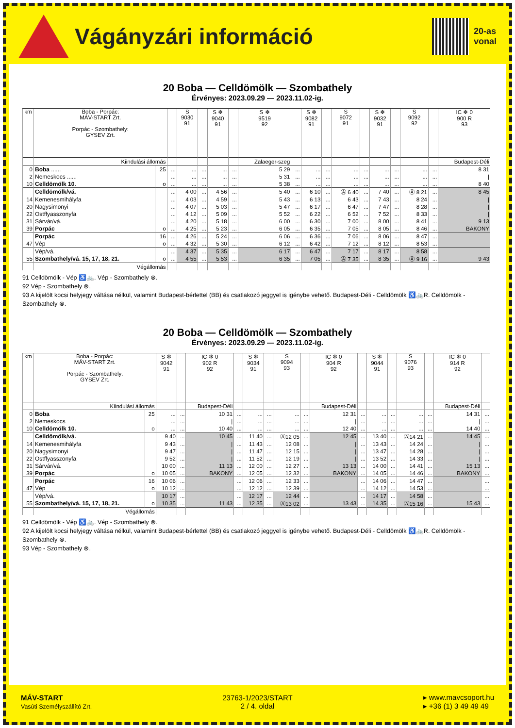Vágányzári információ
20-as
vonal
20 Boba — Celldömölk — Szombathely
Érvényes: 2023.09.29 — 2023.11.02-ig.
| km | Boba - Porpác: MÁV-START Zrt. Porpác - Szombathely: GYSEV Zrt. | | | S 9030 91 | | S ❄ 9040 91 | | S ❄ 9519 92 | | S ❄ 9082 91 | | S 9072 91 | | S ❄ 9032 91 | | S 9092 92 | | IC ❄ 0 900 R 93 |
| --- | --- | --- | --- | --- | --- | --- | --- | --- | --- | --- | --- | --- | --- | --- | --- | --- | --- | --- |
| | Kiindulási állomás | | | | | | | Zalaeger-szeg | | | | | | | | | | Budapest-Déli |
| 0 | Boba ...... | 25 | ... | ... | ... | ... | ... | 5 29 | ... | ... | ... | ... | ... | ... | ... | ... | ... | 8 31 |
| 2 | Nemeskocs ...... | | ... | ... | ... | ... | ... | 5 31 | ... | ... | ... | ... | ... | ... | ... | ... | ... | / |
| 10 | Celldömölk 10. | o | ... | ... | ... | ... | ... | 5 38 | ... | ... | ... | ... | ... | ... | ... | ... | ... | 8 40 |
| | Celldömölk/vá. | | ... | 4 00 | ... | 4 56 | ... | 5 40 | ... | 6 10 | ... | Ⓐ 6 40 | ... | 7 40 | ... | Ⓐ 8 21 | ... | 8 45 |
| 14 | Kemenesmihályfa | | ... | 4 03 | ... | 4 59 | ... | 5 43 | ... | 6 13 | ... | 6 43 | ... | 7 43 | ... | 8 24 | ... | / |
| 20 | Nagysimonyi | | ... | 4 07 | ... | 5 03 | ... | 5 47 | ... | 6 17 | ... | 6 47 | ... | 7 47 | ... | 8 28 | ... | / |
| 22 | Ostffyasszonyfa | | ... | 4 12 | ... | 5 09 | ... | 5 52 | ... | 6 22 | ... | 6 52 | ... | 7 52 | ... | 8 33 | ... | / |
| 31 | Sárvár/vá. | | ... | 4 20 | ... | 5 18 | ... | 6 00 | ... | 6 30 | ... | 7 00 | ... | 8 00 | ... | 8 41 | ... | 9 13 |
| 39 | Porpác | o | ... | 4 25 | ... | 5 23 | ... | 6 05 | ... | 6 35 | ... | 7 05 | ... | 8 05 | ... | 8 46 | ... | BAKONY |
| | Porpác | 16 | ... | 4 26 | ... | 5 24 | ... | 6 06 | ... | 6 36 | ... | 7 06 | ... | 8 06 | ... | 8 47 | ... | |
| 47 | Vép | o | ... | 4 32 | ... | 5 30 | ... | 6 12 | ... | 6 42 | ... | 7 12 | ... | 8 12 | ... | 8 53 | ... | |
| | Vép/vá. | | ... | 4 37 | ... | 5 35 | ... | 6 17 | ... | 6 47 | ... | 7 17 | ... | 8 17 | ... | 8 58 | ... | |
| 55 | Szombathely/vá. 15, 17, 18, 21. | o | ... | 4 55 | ... | 5 53 | ... | 6 35 | ... | 7 05 | ... | Ⓐ 7 35 | ... | 8 35 | ... | Ⓐ 9 16 | ... | 9 43 |
| | Végállomás | | | | | | | | | | | | | | | | | |
91 Celldömölk - Vép ♿🚲. Vép - Szombathely ⊗.
92 Vép - Szombathely ⊗.
93 A kijelölt kocsi helyjegy váltása nélkül, valamint Budapest-bérlettel (BB) és csatlakozó jeggyel is igénybe vehető. Budapest-Déli - Celldömölk ♿🚲R. Celldömölk - Szombathely ⊗.
20 Boba — Celldömölk — Szombathely
Érvényes: 2023.09.29 — 2023.11.02-ig.
| km | Boba - Porpác: MÁV-START Zrt. Porpác - Szombathely: GYSEV Zrt. | | S ❄ 9042 91 | | IC ❄ 0 902 R 92 | | S ❄ 9034 91 | | S 9094 93 | | IC ❄ 0 904 R 92 | | S ❄ 9044 91 | | S 9076 93 | | IC ❄ 0 914 R 92 | |
| --- | --- | --- | --- | --- | --- | --- | --- | --- | --- | --- | --- | --- | --- | --- | --- | --- | --- | --- |
| | Kiindulási állomás | | | | Budapest-Déli | | | | | | Budapest-Déli | | | | | | Budapest-Déli | |
| 0 | Boba | 25 | ... | ... | 10 31 | ... | ... | ... | ... | ... | 12 31 | ... | ... | ... | ... | ... | 14 31 | ... |
| 2 | Nemeskocs | | ... | ... | / | ... | ... | ... | ... | ... | / | ... | ... | ... | ... | ... | / | ... |
| 10 | Celldömölk 10. | o | ... | ... | 10 40 | ... | ... | ... | ... | ... | 12 40 | ... | ... | ... | ... | ... | 14 40 | ... |
| | Celldömölk/vá. | | 9 40 | ... | 10 45 | ... | 11 40 | ... | Ⓐ12 05 | ... | 12 45 | ... | 13 40 | ... | Ⓐ14 21 | ... | 14 45 | ... |
| 14 | Kemenesmihályfa | | 9 43 | ... | / | ... | 11 43 | ... | 12 08 | ... | / | ... | 13 43 | ... | 14 24 | ... | / | ... |
| 20 | Nagysimonyi | | 9 47 | ... | / | ... | 11 47 | ... | 12 15 | ... | / | ... | 13 47 | ... | 14 28 | ... | / | ... |
| 22 | Ostffyasszonyfa | | 9 52 | ... | / | ... | 11 52 | ... | 12 19 | ... | / | ... | 13 52 | ... | 14 33 | ... | / | ... |
| 31 | Sárvár/vá. | | 10 00 | ... | 11 13 | ... | 12 00 | ... | 12 27 | ... | 13 13 | ... | 14 00 | ... | 14 41 | ... | 15 13 | ... |
| 39 | Porpác | o | 10 05 | ... | BAKONY | ... | 12 05 | ... | 12 32 | ... | BAKONY | ... | 14 05 | ... | 14 46 | ... | BAKONY | ... |
| | Porpác | 16 | 10 06 | ... | | ... | 12 06 | ... | 12 33 | ... | | ... | 14 06 | ... | 14 47 | ... | | ... |
| 47 | Vép | o | 10 12 | ... | | ... | 12 12 | ... | 12 39 | ... | | ... | 14 12 | ... | 14 53 | ... | | ... |
| | Vép/vá. | | 10 17 | ... | | ... | 12 17 | ... | 12 44 | ... | | ... | 14 17 | ... | 14 58 | ... | | ... |
| 55 | Szombathely/vá. 15, 17, 18, 21. | o | 10 35 | ... | 11 43 | ... | 12 35 | ... | Ⓐ13 02 | ... | 13 43 | ... | 14 35 | ... | Ⓐ15 16 | ... | 15 43 | ... |
| | Végállomás | | | | | | | | | | | | | | | | | |
91 Celldömölk - Vép ♿🚲. Vép - Szombathely ⊗.
92 A kijelölt kocsi helyjegy váltása nélkül, valamint Budapest-bérlettel (BB) és csatlakozó jeggyel is igénybe vehető. Budapest-Déli - Celldömölk ♿🚲R. Celldömölk - Szombathely ⊗.
93 Vép - Szombathely ⊗.
MÁV-START
Vasúti Személyszállító Zrt.
23763-1/2023/START
2 / 4. oldal
▸ www.mavcsoport.hu
▸ +36 (1) 3 49 49 49